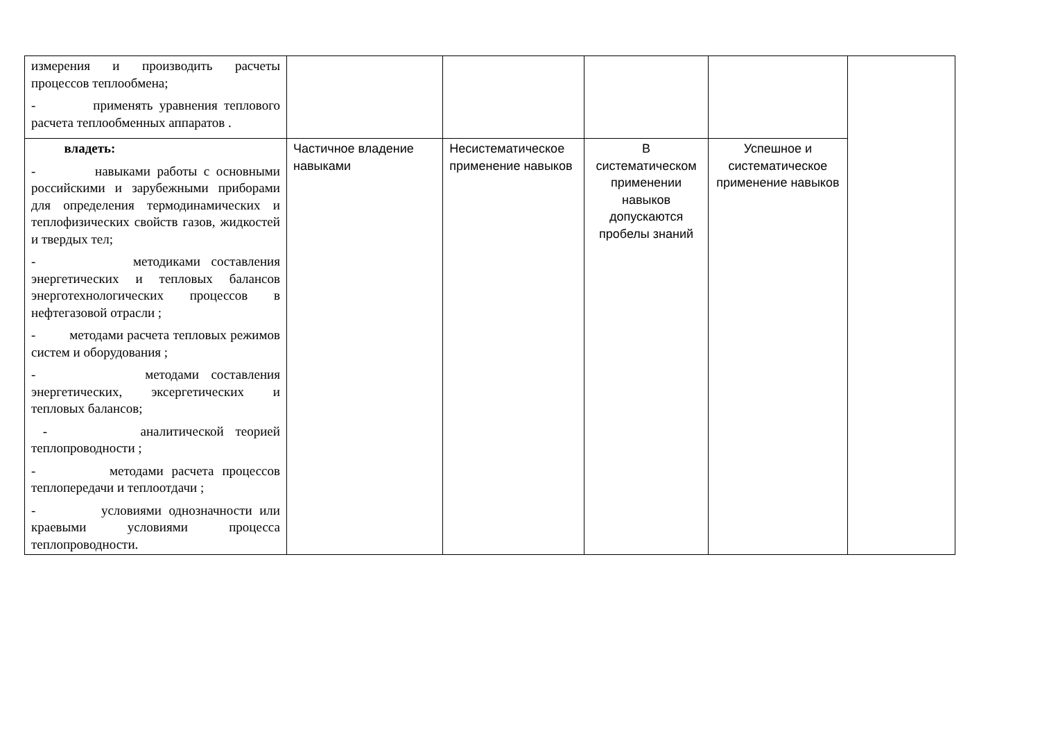| измерения и производить расчеты процессов теплообмена; - применять уравнения теплового расчета теплообменных аппаратов . | | | | | |
| владеть: - навыками работы с основными российскими и зарубежными приборами для определения термодинамических и теплофизических свойств газов, жидкостей и твердых тел; - методиками составления энергетических и тепловых балансов энерготехнологических процессов в нефтегазовой отрасли ; - методами расчета тепловых режимов систем и оборудования ; - методами составления энергетических, эксергетических и тепловых балансов; - аналитической теорией теплопроводности ; - методами расчета процессов теплопередачи и теплоотдачи ; - условиями однозначности или краевыми условиями процесса теплопроводности. | Частичное владение навыками | Несистематическое применение навыков | В систематическом применении навыков допускаются пробелы знаний | Успешное и систематическое применение навыков | |